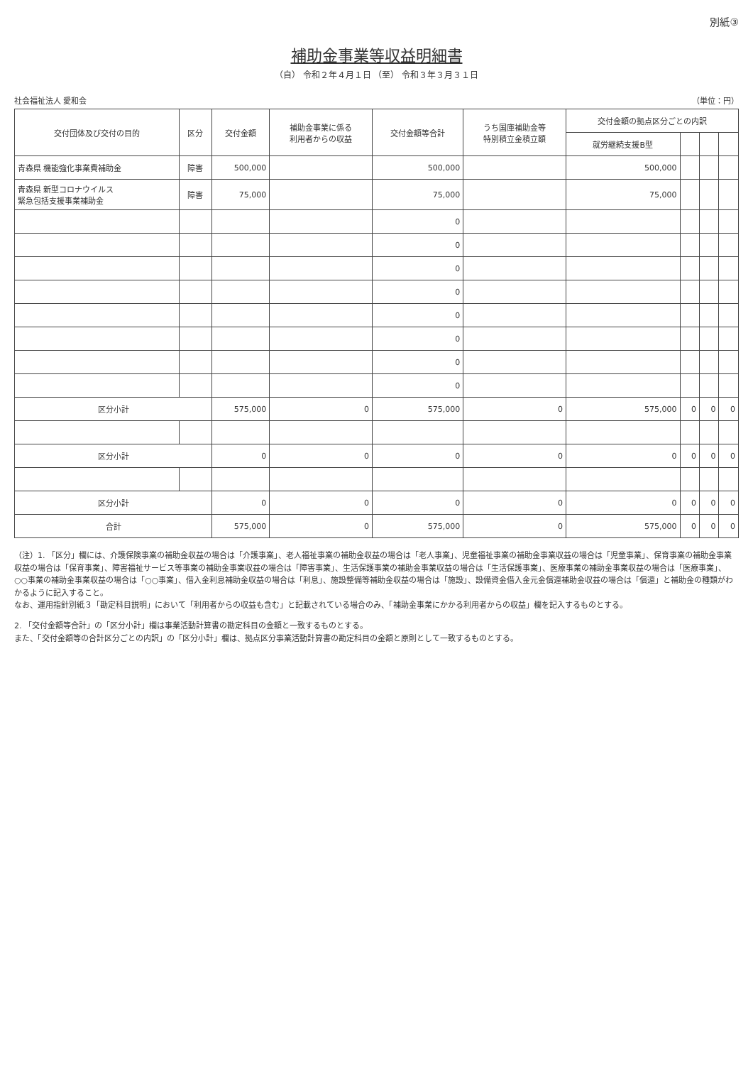別紙③
補助金事業等収益明細書
（自） 令和２年４月１日 （至） 令和３年３月３１日
社会福祉法人 愛和会 （単位：円）
| 交付団体及び交付の目的 | 区分 | 交付金額 | 補助金事業に係る 利用者からの収益 | 交付金額等合計 | うち国庫補助金等 特別積立金積立額 | 交付金額の拠点区分ごとの内訳 | | | |
| --- | --- | --- | --- | --- | --- | --- | --- | --- | --- |
| | | | | | | 就労継続支援B型 | | | |
| 青森県 機能強化事業費補助金 | 障害 | 500,000 | | 500,000 | | 500,000 | | | |
| 青森県 新型コロナウイルス 緊急包括支援事業補助金 | 障害 | 75,000 | | 75,000 | | 75,000 | | | |
| | | | | 0 | | | | | |
| | | | | 0 | | | | | |
| | | | | 0 | | | | | |
| | | | | 0 | | | | | |
| | | | | 0 | | | | | |
| | | | | 0 | | | | | |
| | | | | 0 | | | | | |
| | | | | 0 | | | | | |
| 区分小計 | | 575,000 | 0 | 575,000 | 0 | 575,000 | 0 | 0 | 0 |
| 区分小計 | | 0 | 0 | 0 | 0 | 0 | 0 | 0 | 0 |
| 区分小計 | | 0 | 0 | 0 | 0 | 0 | 0 | 0 | 0 |
| 合計 | | 575,000 | 0 | 575,000 | 0 | 575,000 | 0 | 0 | 0 |
（注）1. 「区分」欄には、介護保険事業の補助金収益の場合は「介護事業」、老人福祉事業の補助金収益の場合は「老人事業」、児童福祉事業の補助金事業収益の場合は「児童事業」、保育事業の補助金事業収益の場合は「保育事業」、障害福祉サービス等事業の補助金事業収益の場合は「障害事業」、生活保護事業の補助金事業収益の場合は「生活保護事業」、医療事業の補助金事業収益の場合は「医療事業」、○○事業の補助金事業収益の場合は「○○事業」、借入金利息補助金収益の場合は「利息」、施設整備等補助金収益の場合は「施設」、設備資金借入金元金償還補助金収益の場合は「償還」と補助金の種類がわかるように記入すること。
なお、運用指針別紙３「勘定科目説明」において「利用者からの収益も含む」と記載されている場合のみ、「補助金事業にかかる利用者からの収益」欄を記入するものとする。
2. 「交付金額等合計」の「区分小計」欄は事業活動計算書の勘定科目の金額と一致するものとする。
また、「交付金額等の合計区分ごとの内訳」の「区分小計」欄は、拠点区分事業活動計算書の勘定科目の金額と原則として一致するものとする。